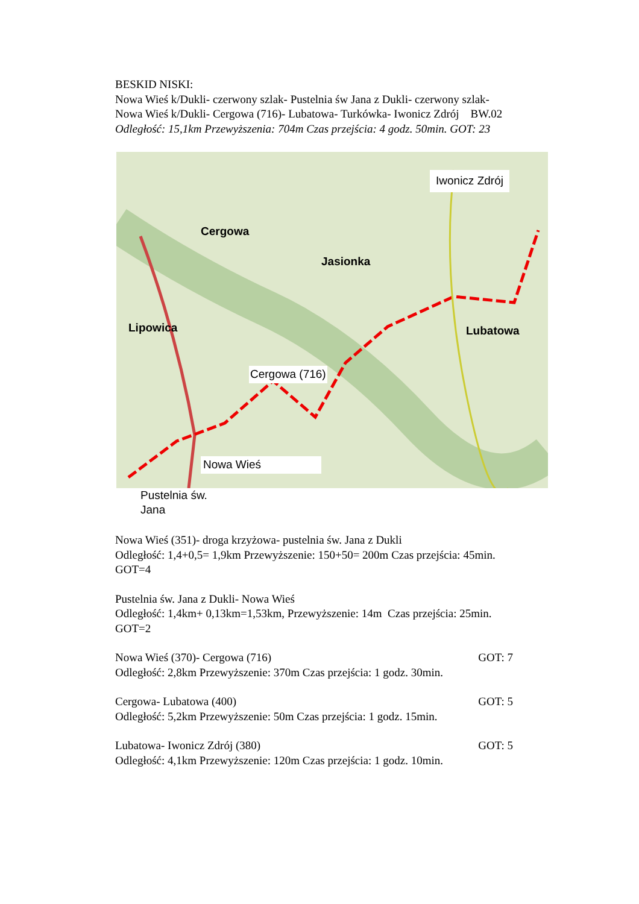BESKID NISKI:
Nowa Wieś k/Dukli- czerwony szlak- Pustelnia św Jana z Dukli- czerwony szlak-
Nowa Wieś k/Dukli- Cergowa (716)- Lubatowa- Turkówka- Iwonicz Zdrój BW.02
Odległość: 15,1km Przewyższenia: 704m Czas przejścia: 4 godz. 50min. GOT: 23
Iwonicz Zdrój
Cergowa (716)
Nowa Wieś
Cergowa
Jasionka
Lipowica Lubatowa
Pustelnia św.
Jana
Nowa Wieś (351)- droga krzyżowa- pustelnia św. Jana z Dukli
Odległość: 1,4+0,5= 1,9km Przewyższenie: 150+50= 200m Czas przejścia: 45min.
GOT=4
Pustelnia św. Jana z Dukli- Nowa Wieś
Odległość: 1,4km+ 0,13km=1,53km, Przewyższenie: 14m Czas przejścia: 25min.
GOT=2
Nowa Wieś (370)- Cergowa (716) GOT: 7
Odległość: 2,8km Przewyższenie: 370m Czas przejścia: 1 godz. 30min.
Cergowa- Lubatowa (400) GOT: 5
Odległość: 5,2km Przewyższenie: 50m Czas przejścia: 1 godz. 15min.
Lubatowa- Iwonicz Zdrój (380) GOT: 5
Odległość: 4,1km Przewyższenie: 120m Czas przejścia: 1 godz. 10min.